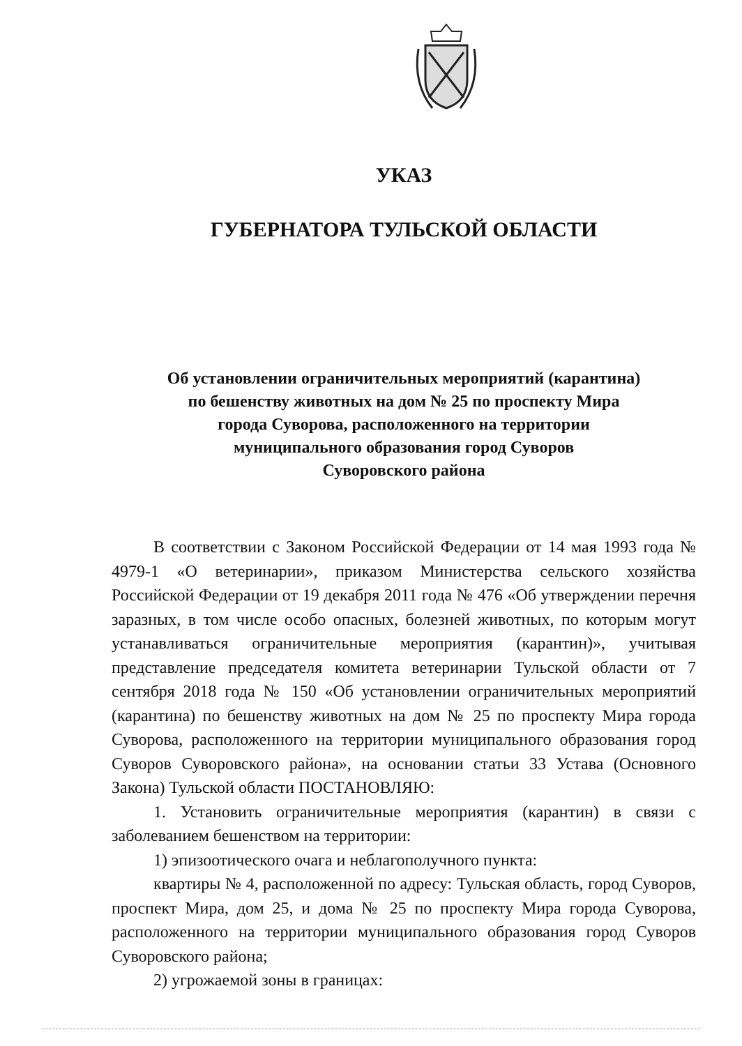УКАЗ
ГУБЕРНАТОРА ТУЛЬСКОЙ ОБЛАСТИ
Об установлении ограничительных мероприятий (карантина)
по бешенству животных на дом № 25 по проспекту Мира
города Суворова, расположенного на территории
муниципального образования город Суворов
Суворовского района
В соответствии с Законом Российской Федерации от 14 мая 1993 года № 4979-1 «О ветеринарии», приказом Министерства сельского хозяйства Российской Федерации от 19 декабря 2011 года № 476 «Об утверждении перечня заразных, в том числе особо опасных, болезней животных, по которым могут устанавливаться ограничительные мероприятия (карантин)», учитывая представление председателя комитета ветеринарии Тульской области от 7 сентября 2018 года № 150 «Об установлении ограничительных мероприятий (карантина) по бешенству животных на дом № 25 по проспекту Мира города Суворова, расположенного на территории муниципального образования город Суворов Суворовского района», на основании статьи 33 Устава (Основного Закона) Тульской области ПОСТАНОВЛЯЮ:
1. Установить ограничительные мероприятия (карантин) в связи с заболеванием бешенством на территории:
1) эпизоотического очага и неблагополучного пункта:
квартиры № 4, расположенной по адресу: Тульская область, город Суворов, проспект Мира, дом 25, и дома № 25 по проспекту Мира города Суворова, расположенного на территории муниципального образования город Суворов Суворовского района;
2) угрожаемой зоны в границах: